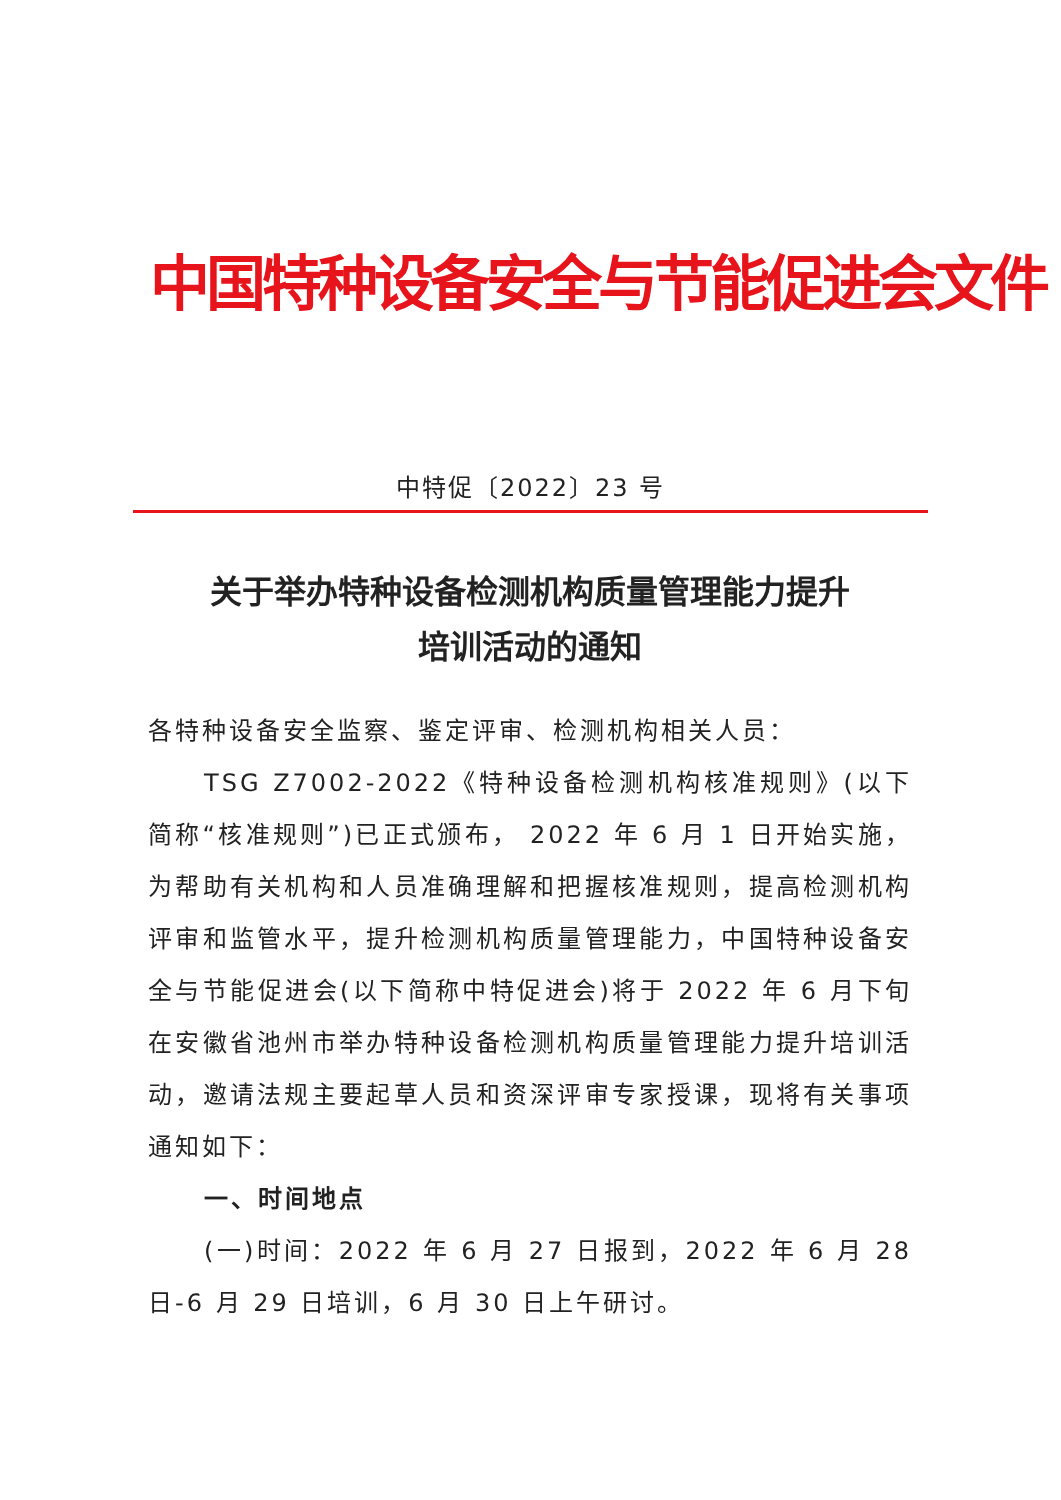中国特种设备安全与节能促进会文件
中特促〔2022〕23 号
关于举办特种设备检测机构质量管理能力提升
培训活动的通知
各特种设备安全监察、鉴定评审、检测机构相关人员：
TSG Z7002-2022《特种设备检测机构核准规则》(以下简称“核准规则”)已正式颁布， 2022 年 6 月 1 日开始实施，为帮助有关机构和人员准确理解和把握核准规则，提高检测机构评审和监管水平，提升检测机构质量管理能力，中国特种设备安全与节能促进会(以下简称中特促进会)将于 2022 年 6 月下旬在安徽省池州市举办特种设备检测机构质量管理能力提升培训活动，邀请法规主要起草人员和资深评审专家授课，现将有关事项通知如下：
一、时间地点
(一)时间：2022 年 6 月 27 日报到，2022 年 6 月 28 日-6 月 29 日培训，6 月 30 日上午研讨。